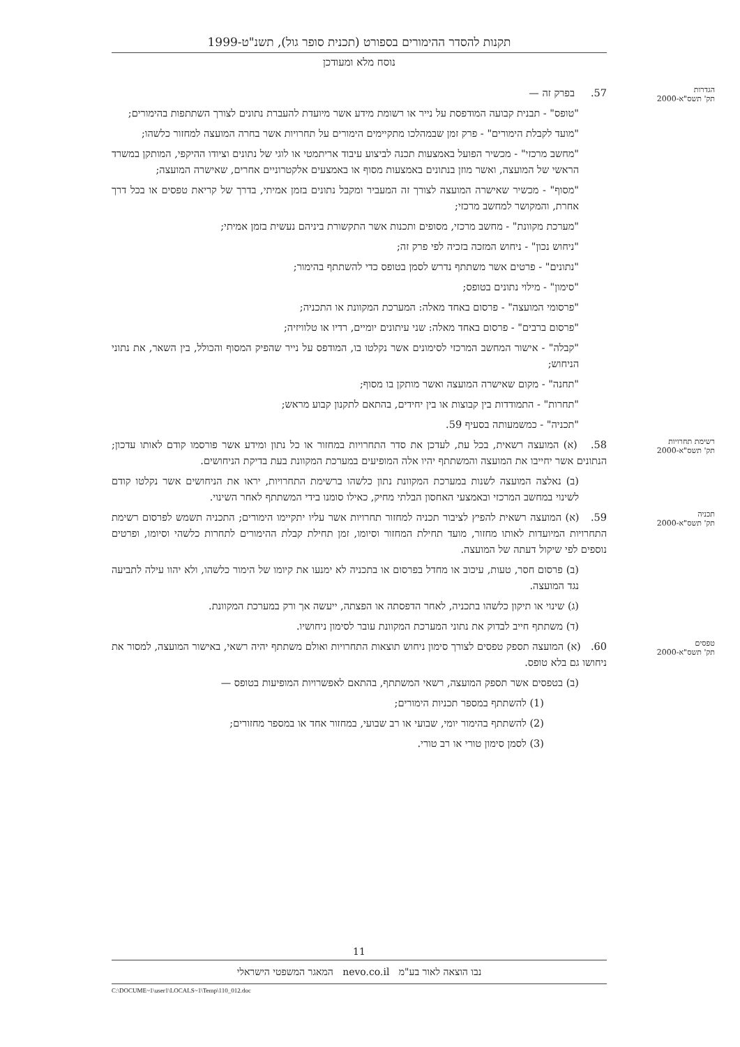תקנות להסדר ההימורים בספורט (תכנית סופר גול), תשנ"ט-1999
נוסח מלא ומעודכן
הגדרות
תק' תשס"א-2000 57. בפרק זה —
"טופס" - תבנית קבועה המודפסת על נייר או רשומת מידע אשר מיועדת להעברת נתונים לצורך השתתפות בהימורים;
"מועד לקבלת הימורים" - פרק זמן שבמהלכו מתקיימים הימורים על תחרויות אשר בחרה המועצה למחזור כלשהו;
"מחשב מרכזי" - מכשיר הפועל באמצעות תכנה לביצוע עיבוד אריתמטי או לוגי של נתונים וציודו ההיקפי, המותקן במשרד הראשי של המועצה, ואשר מוזן בנתונים באמצעות מסוף או באמצעים אלקטרוניים אחרים, שאישרה המועצה;
"מסוף" - מכשיר שאישרה המועצה לצורך זה המעביר ומקבל נתונים בזמן אמיתי, בדרך של קריאת טפסים או בכל דרך אחרת, והמקושר למחשב מרכזי;
"מערכת מקוונת" - מחשב מרכזי, מסופים ותכנות אשר התקשורת ביניהם נעשית בזמן אמיתי;
"ניחוש נכון" - ניחוש המזכה בזכיה לפי פרק זה;
"נתונים" - פרטים אשר משתתף נדרש לסמן בטופס כדי להשתתף בהימור;
"סימון" - מילוי נתונים בטופס;
"פרסומי המועצה" - פרסום באחד מאלה: המערכת המקוונת או התכניה;
"פרסום ברבים" - פרסום באחד מאלה: שני עיתונים יומיים, רדיו או טלוויזיה;
"קבלה" - אישור המחשב המרכזי לסימונים אשר נקלטו בו, המודפס על נייר שהפיק המסוף והכולל, בין השאר, את נתוני הניחוש;
"תחנה" - מקום שאישרה המועצה ואשר מותקן בו מסוף;
"תחרות" - התמודדות בין קבוצות או בין יחידים, בהתאם לתקנון קבוע מראש;
"תכניה" - כמשמעותה בסעיף 59.
רשימת תחרויות
תק' תשס"א-2000 58. (א) המועצה רשאית, בכל עת, לעדכן את סדר התחרויות במחזור או כל נתון ומידע אשר פורסמו קודם לאותו עדכון; הנתונים אשר יחייבו את המועצה והמשתתף יהיו אלה המופיעים במערכת המקוונת בעת בדיקת הניחושים.
(ב) נאלצה המועצה לשנות במערכת המקוונת נתון כלשהו ברשימת התחרויות, יראו את הניחושים אשר נקלטו קודם לשינוי במחשב המרכזי ובאמצעי האחסון הבלתי מחיק, כאילו סומנו בידי המשתתף לאחר השינוי.
תכניה
תק' תשס"א-2000 59. (א) המועצה רשאית להפיץ לציבור תכניה למחזור תחרויות אשר עליו יתקיימו הימורים; התכניה תשמש לפרסום רשימת התחרויות המיועדות לאותו מחזור, מועד תחילת המחזור וסיומו, זמן תחילת קבלת ההימורים לתחרות כלשהי וסיומו, ופרטים נוספים לפי שיקול דעתה של המועצה.
(ב) פרסום חסר, טעות, עיכוב או מחדל בפרסום או בתכניה לא ימנעו את קיומו של הימור כלשהו, ולא יהוו עילה לתביעה נגד המועצה.
(ג) שינוי או תיקון כלשהו בתכניה, לאחר הדפסתה או הפצתה, ייעשה אך ורק במערכת המקוונת.
(ד) משתתף חייב לבדוק את נתוני המערכת המקוונת עובר לסימון ניחושיו.
טפסים
תק' תשס"א-2000 60. (א) המועצה תספק טפסים לצורך סימון ניחוש תוצאות התחרויות ואולם משתתף יהיה רשאי, באישור המועצה, למסור את ניחושו גם בלא טופס.
(ב) בטפסים אשר תספק המועצה, רשאי המשתתף, בהתאם לאפשרויות המופיעות בטופס —
(1) להשתתף במספר תכניות הימורים;
(2) להשתתף בהימור יומי, שבועי או רב שבועי, במחזור אחד או במספר מחזורים;
(3) לסמן סימון טורי או רב טורי.
11
נבו הוצאה לאור בע"מ nevo.co.il המאגר המשפטי הישראלי
C:\DOCUME~1\user1\LOCALS~1\Temp\110_012.doc